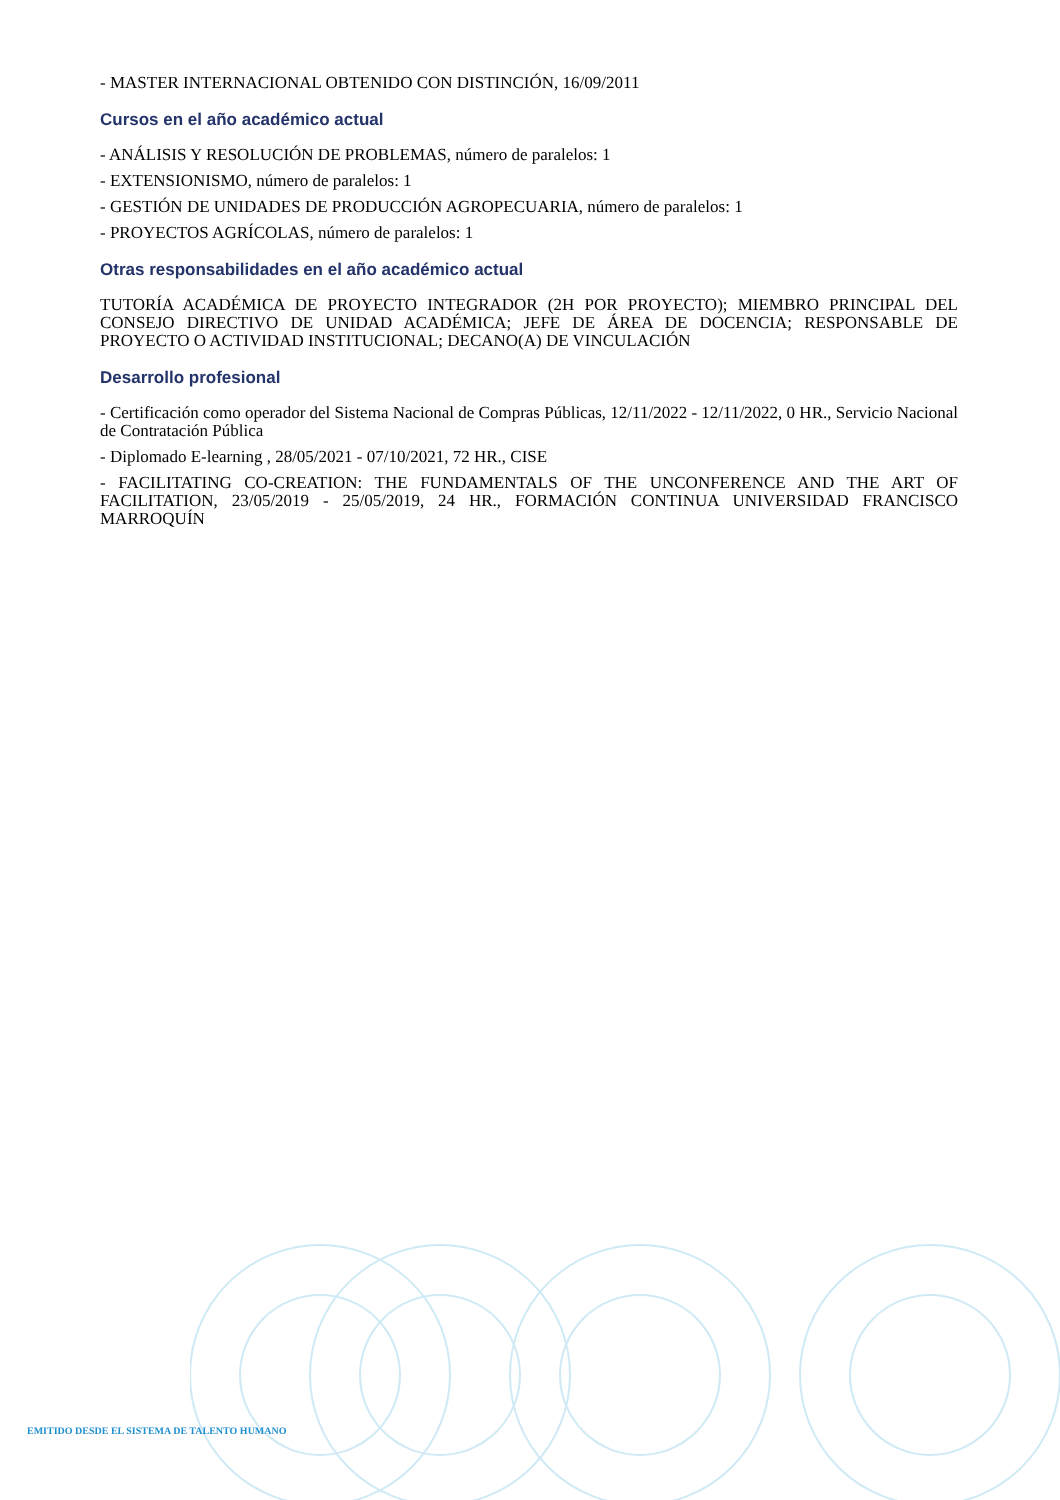- MASTER INTERNACIONAL OBTENIDO CON DISTINCIÓN, 16/09/2011
Cursos en el año académico actual
- ANÁLISIS Y RESOLUCIÓN DE PROBLEMAS, número de paralelos: 1
- EXTENSIONISMO, número de paralelos: 1
- GESTIÓN DE UNIDADES DE PRODUCCIÓN AGROPECUARIA, número de paralelos: 1
- PROYECTOS AGRÍCOLAS, número de paralelos: 1
Otras responsabilidades en el año académico actual
TUTORÍA ACADÉMICA DE PROYECTO INTEGRADOR (2H POR PROYECTO); MIEMBRO PRINCIPAL DEL CONSEJO DIRECTIVO DE UNIDAD ACADÉMICA; JEFE DE ÁREA DE DOCENCIA; RESPONSABLE DE PROYECTO O ACTIVIDAD INSTITUCIONAL; DECANO(A) DE VINCULACIÓN
Desarrollo profesional
- Certificación como operador del Sistema Nacional de Compras Públicas, 12/11/2022 - 12/11/2022, 0 HR., Servicio Nacional de Contratación Pública
- Diplomado E-learning , 28/05/2021 - 07/10/2021, 72 HR., CISE
- FACILITATING CO-CREATION: THE FUNDAMENTALS OF THE UNCONFERENCE AND THE ART OF FACILITATION, 23/05/2019 - 25/05/2019, 24 HR., FORMACIÓN CONTINUA UNIVERSIDAD FRANCISCO MARROQUÍN
EMITIDO DESDE EL SISTEMA DE TALENTO HUMANO